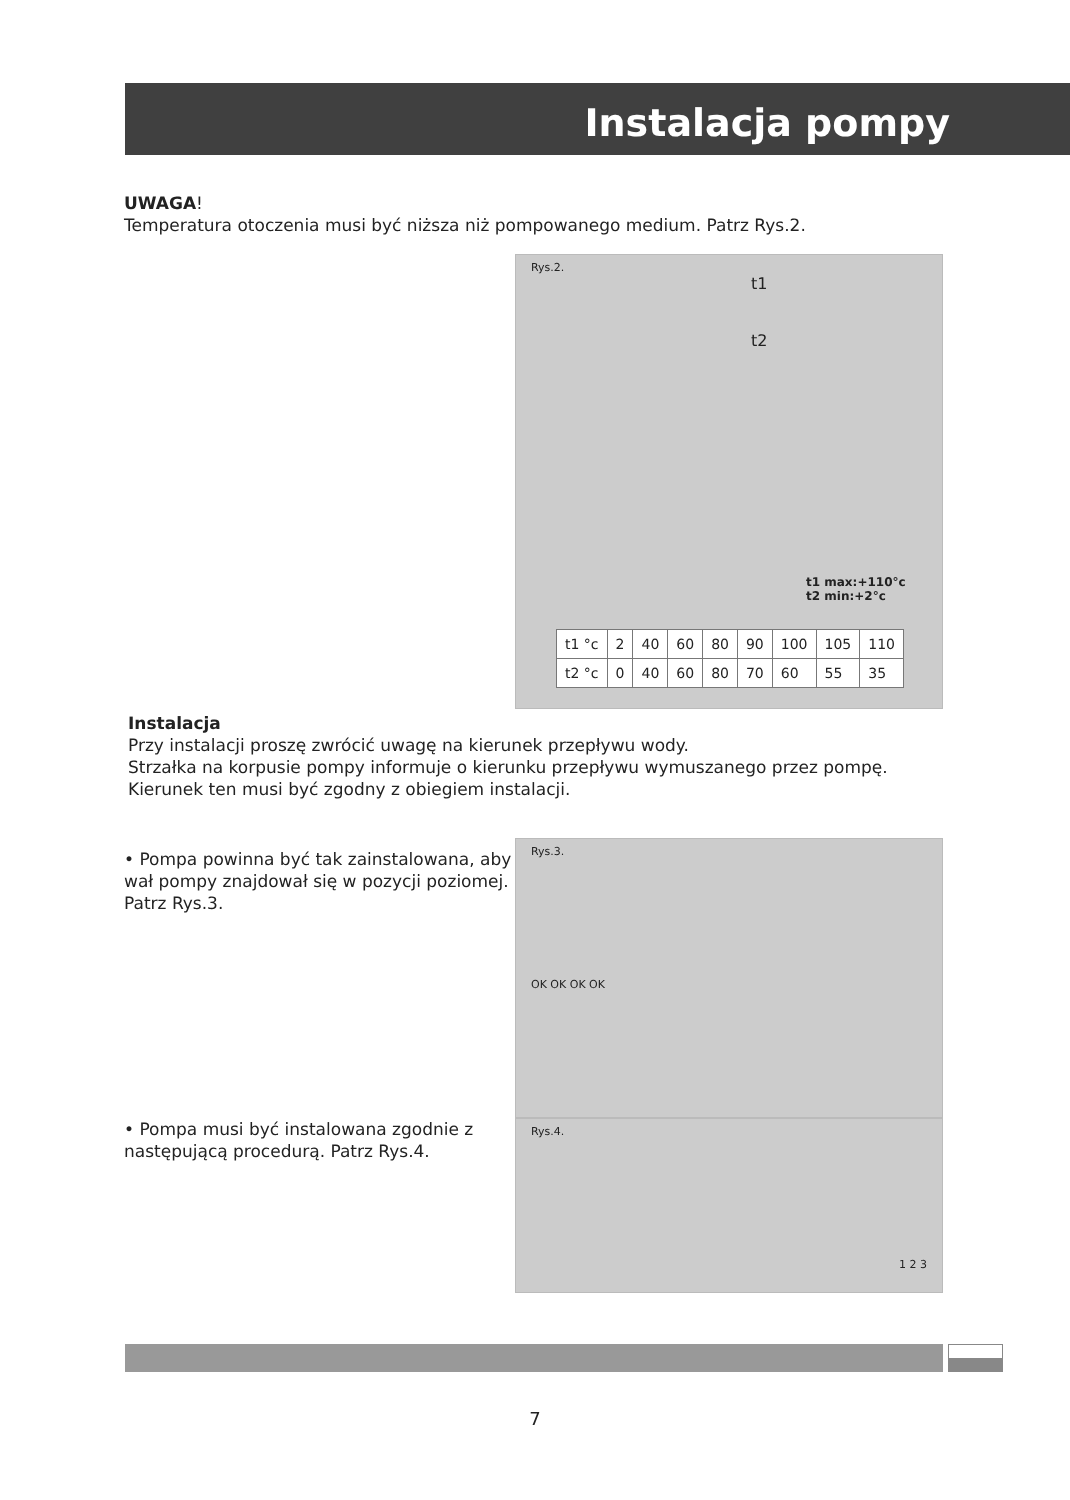Instalacja pompy
UWAGA!
Temperatura otoczenia musi być niższa niż pompowanego medium. Patrz Rys.2.
Rys.2.
t1
t2
t1 max:+110°c
t2 min:+2°c
| t1 °c | 2 | 40 | 60 | 80 | 90 | 100 | 105 | 110 |
| t2 °c | 0 | 40 | 60 | 80 | 70 | 60 | 55 | 35 |
Instalacja
Przy instalacji proszę zwrócić uwagę na kierunek przepływu wody.
Strzałka na korpusie pompy informuje o kierunku przepływu wymuszanego przez pompę.
Kierunek ten musi być zgodny z obiegiem instalacji.
• Pompa powinna być tak zainstalowana, aby wał pompy znajdował się w pozycji poziomej. Patrz Rys.3.
• Pompa musi być instalowana zgodnie z następującą procedurą. Patrz Rys.4.
Rys.3.
OK OK OK OK
Rys.4.
1 2 3
7